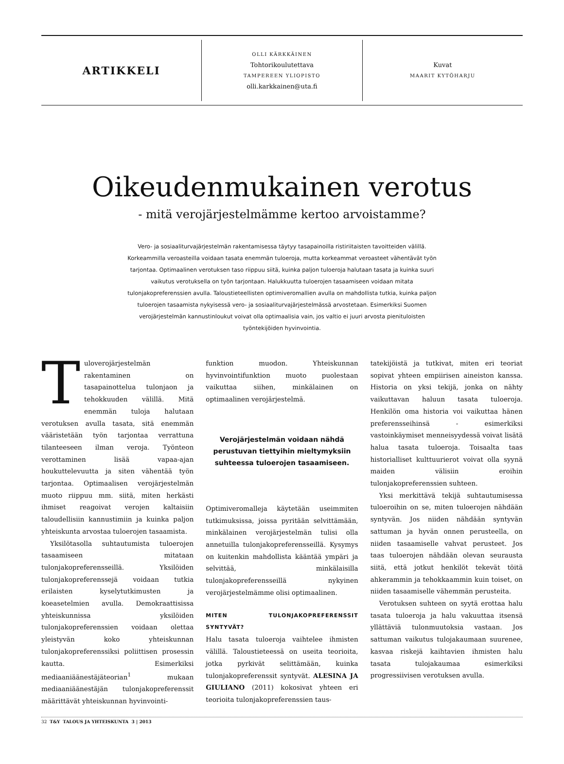ARTIKKELI
OLLI KÄRKKÄINEN
Tohtorikoulutettava
TAMPEREEN YLIOPISTO
olli.karkkainen@uta.fi
Kuvat
MAARIT KYTÖHARJU
Oikeudenmukainen verotus
- mitä verojärjestelmämme kertoo arvoistamme?
Vero- ja sosiaaliturvajärjestelmän rakentamisessa täytyy tasapainoilla ristiriitaisten tavoitteiden välillä. Korkeammilla veroasteilla voidaan tasata enemmän tuloeroja, mutta korkeammat veroasteet vähentävät työn tarjontaa. Optimaalinen verotuksen taso riippuu siitä, kuinka paljon tuloeroja halutaan tasata ja kuinka suuri vaikutus verotuksella on työn tarjontaan. Halukkuutta tuloerojen tasaamiseen voidaan mitata tulonjakopreferenssien avulla. Taloustieteellisten optimiveromallien avulla on mahdollista tutkia, kuinka paljon tuloerojen tasaamista nykyisessä vero- ja sosiaaliturvajärjestelmässä arvostetaan. Esimerkiksi Suomen verojärjestelmän kannustinloukut voivat olla optimaalisia vain, jos valtio ei juuri arvosta pienituloisten työntekijöiden hyvinvointia.
Tuloverojärjestelmän rakentaminen on tasapainottelua tulonjaon ja tehokkuuden välillä. Mitä enemmän tuloja halutaan verotuksen avulla tasata, sitä enemmän vääristetään työn tarjontaa verrattuna tilanteeseen ilman veroja. Työnteon verottaminen lisää vapaa-ajan houkuttelevuutta ja siten vähentää työn tarjontaa. Optimaalisen verojärjestelmän muoto riippuu mm. siitä, miten herkästi ihmiset reagoivat verojen kaltaisiin taloudellisiin kannustimiin ja kuinka paljon yhteiskunta arvostaa tuloerojen tasaamista.
Yksilötasolla suhtautumista tuloerojen tasaamiseen mitataan tulonjakopreferensseillä. Yksilöiden tulonjakopreferenssejä voidaan tutkia erilaisten kyselytutkimusten ja koeasetelmien avulla. Demokraattisissa yhteiskunnissa yksilöiden tulonjakopreferenssien voidaan olettaa yleistyvän koko yhteiskunnan tulonjakopreferenssiksi poliittisen prosessin kautta. Esimerkiksi mediaaniäänestäjäteorian<sup>1</sup> mukaan mediaaniäänestäjän tulonjakopreferenssit määrittävät yhteiskunnan hyvinvointi-
funktion muodon. Yhteiskunnan hyvinvointifunktion muoto puolestaan vaikuttaa siihen, minkälainen on optimaalinen verojärjestelmä.
Verojärjestelmän voidaan nähdä perustuvan tiettyihin mieltymyksiin suhteessa tuloerojen tasaamiseen.
Optimiveromalleja käytetään useimmiten tutkimuksissa, joissa pyritään selvittämään, minkälainen verojärjestelmän tulisi olla annetuilla tulonjakopreferensseillä. Kysymys on kuitenkin mahdollista kääntää ympäri ja selvittää, minkälaisilla tulonjakopreferensseillä nykyinen verojärjestelmämme olisi optimaalinen.
MITEN TULONJAKOPREFERENSSIT SYNTYVÄT?
Halu tasata tuloeroja vaihtelee ihmisten välillä. Taloustieteessä on useita teorioita, jotka pyrkivät selittämään, kuinka tulonjakopreferenssit syntyvät. ALESINA JA GIULIANO (2011) kokosivat yhteen eri teorioita tulonjakopreferenssien taus-
tatekijöistä ja tutkivat, miten eri teoriat sopivat yhteen empiirisen aineiston kanssa. Historia on yksi tekijä, jonka on nähty vaikuttavan haluun tasata tuloeroja. Henkilön oma historia voi vaikuttaa hänen preferensseihinsä - esimerkiksi vastoinkäymiset menneisyydessä voivat lisätä halua tasata tuloeroja. Toisaalta taas historialliset kulttuurierot voivat olla syynä maiden välisiin eroihin tulonjakopreferenssien suhteen.
Yksi merkittävä tekijä suhtautumisessa tuloeroihin on se, miten tuloerojen nähdään syntyvän. Jos niiden nähdään syntyvän sattuman ja hyvän onnen perusteella, on niiden tasaamiselle vahvat perusteet. Jos taas tuloerojen nähdään olevan seurausta siitä, että jotkut henkilöt tekevät töitä ahkerammin ja tehokkaammin kuin toiset, on niiden tasaamiselle vähemmän perusteita.
Verotuksen suhteen on syytä erottaa halu tasata tuloeroja ja halu vakuuttaa itsensä yllättäviä tulonmuutoksia vastaan. Jos sattuman vaikutus tulojakaumaan suurenee, kasvaa riskejä kaihtavien ihmisten halu tasata tulojakaumaa esimerkiksi progressiivisen verotuksen avulla.
32 T&Y TALOUS JA YHTEISKUNTA 3 | 2013